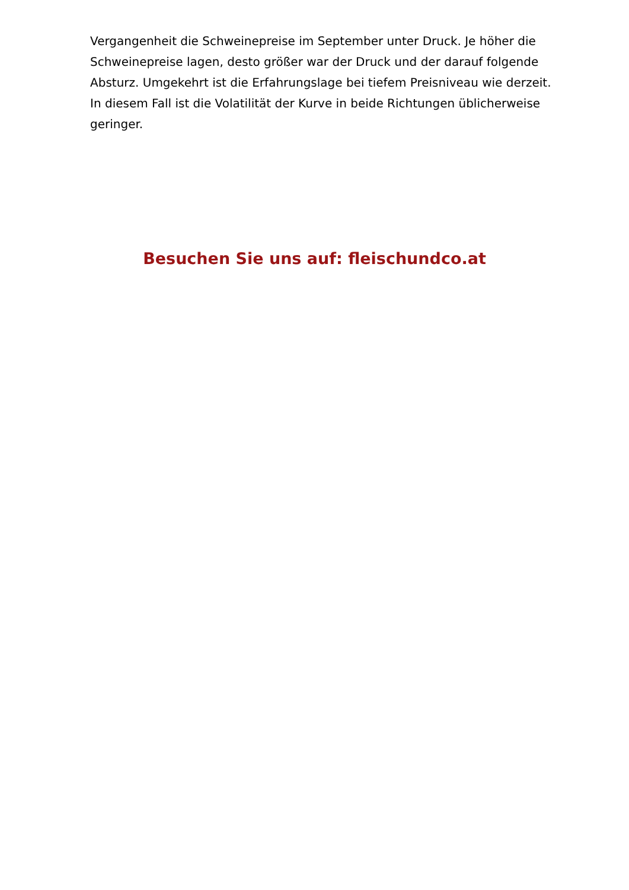Vergangenheit die Schweinepreise im September unter Druck. Je höher die Schweinepreise lagen, desto größer war der Druck und der darauf folgende Absturz. Umgekehrt ist die Erfahrungslage bei tiefem Preisniveau wie derzeit. In diesem Fall ist die Volatilität der Kurve in beide Richtungen üblicherweise geringer.
Besuchen Sie uns auf: fleischundco.at